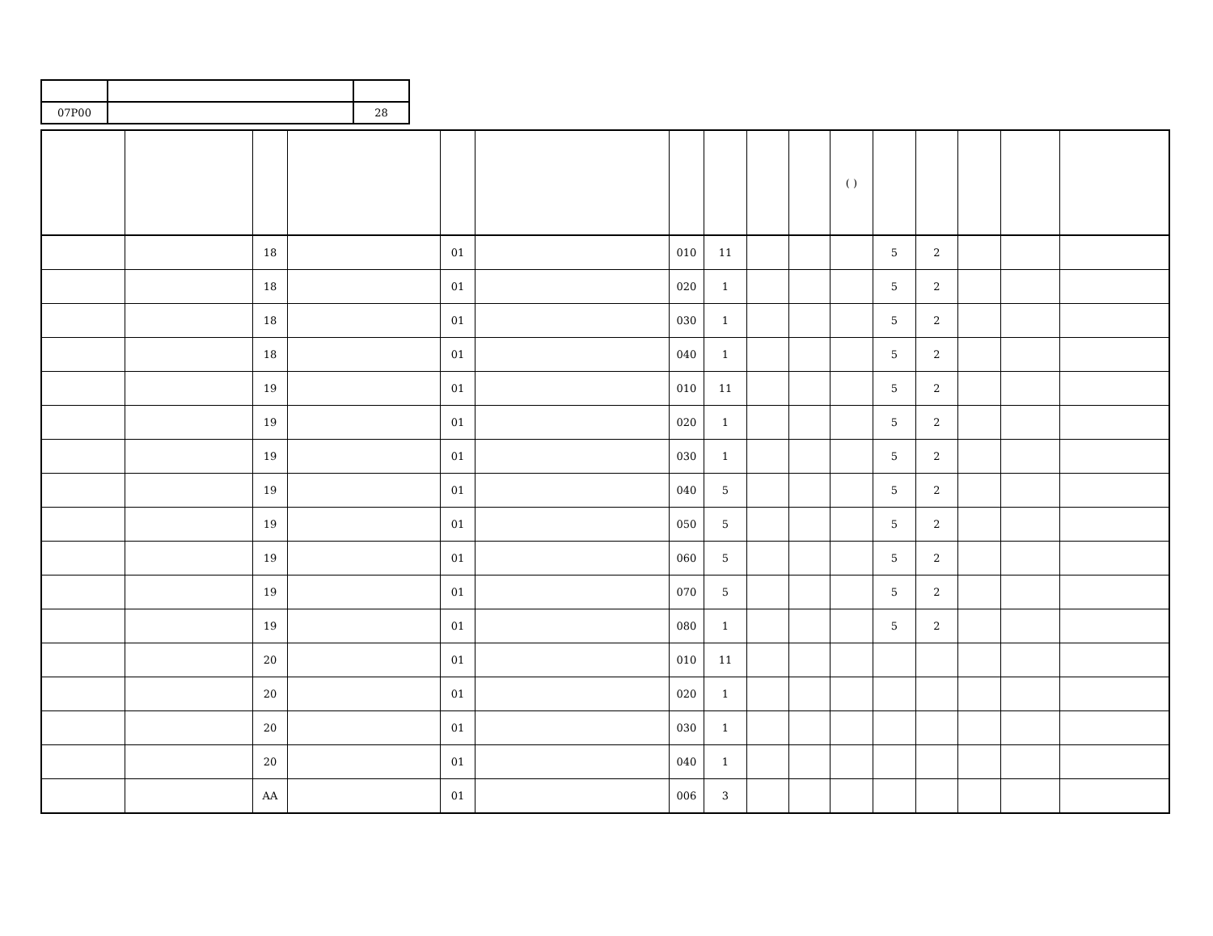| 07P00 | | 28 |
| | | | | | | | | | | ( ) | | | | | |
| | | 18 | | 01 | | 010 | 11 | | | | 5 | 2 | | | |
| | | 18 | | 01 | | 020 | 1 | | | | 5 | 2 | | | |
| | | 18 | | 01 | | 030 | 1 | | | | 5 | 2 | | | |
| | | 18 | | 01 | | 040 | 1 | | | | 5 | 2 | | | |
| | | 19 | | 01 | | 010 | 11 | | | | 5 | 2 | | | |
| | | 19 | | 01 | | 020 | 1 | | | | 5 | 2 | | | |
| | | 19 | | 01 | | 030 | 1 | | | | 5 | 2 | | | |
| | | 19 | | 01 | | 040 | 5 | | | | 5 | 2 | | | |
| | | 19 | | 01 | | 050 | 5 | | | | 5 | 2 | | | |
| | | 19 | | 01 | | 060 | 5 | | | | 5 | 2 | | | |
| | | 19 | | 01 | | 070 | 5 | | | | 5 | 2 | | | |
| | | 19 | | 01 | | 080 | 1 | | | | 5 | 2 | | | |
| | | 20 | | 01 | | 010 | 11 | | | | | | | | |
| | | 20 | | 01 | | 020 | 1 | | | | | | | | |
| | | 20 | | 01 | | 030 | 1 | | | | | | | | |
| | | 20 | | 01 | | 040 | 1 | | | | | | | | |
| | | AA | | 01 | | 006 | 3 | | | | | | | | |